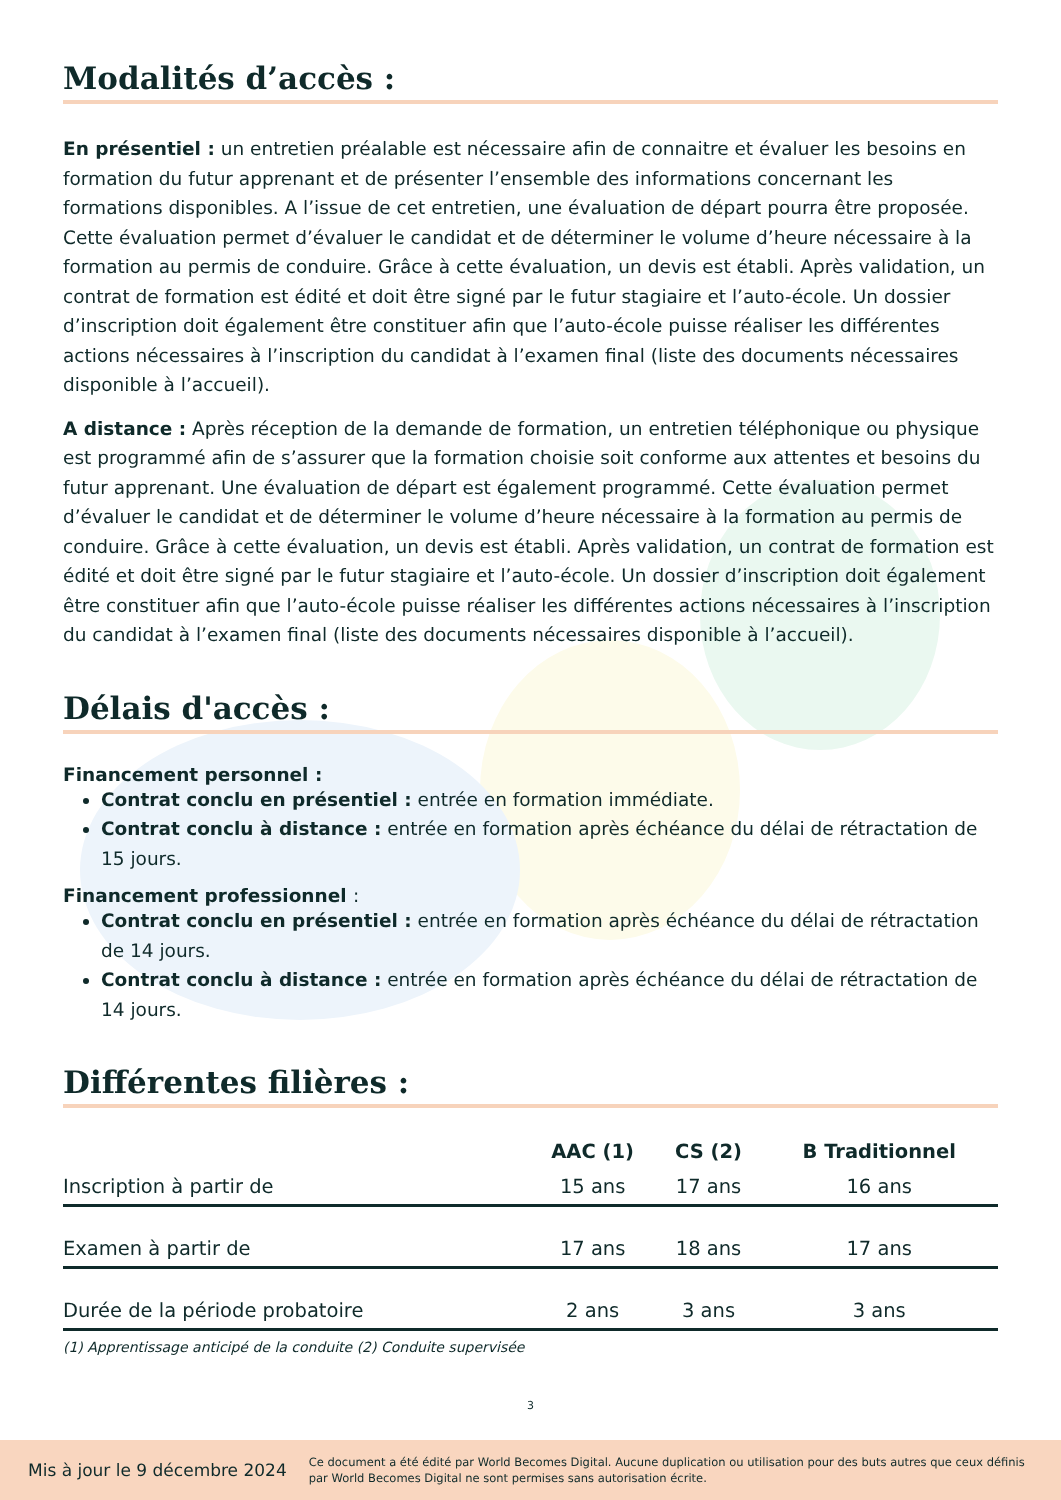Modalités d’accès :
En présentiel : un entretien préalable est nécessaire afin de connaitre et évaluer les besoins en formation du futur apprenant et de présenter l’ensemble des informations concernant les formations disponibles. A l’issue de cet entretien, une évaluation de départ pourra être proposée. Cette évaluation permet d’évaluer le candidat et de déterminer le volume d’heure nécessaire à la formation au permis de conduire. Grâce à cette évaluation, un devis est établi. Après validation, un contrat de formation est édité et doit être signé par le futur stagiaire et l’auto-école. Un dossier d’inscription doit également être constituer afin que l’auto-école puisse réaliser les différentes actions nécessaires à l’inscription du candidat à l’examen final (liste des documents nécessaires disponible à l’accueil).
A distance : Après réception de la demande de formation, un entretien téléphonique ou physique est programmé afin de s’assurer que la formation choisie soit conforme aux attentes et besoins du futur apprenant. Une évaluation de départ est également programmé. Cette évaluation permet d’évaluer le candidat et de déterminer le volume d’heure nécessaire à la formation au permis de conduire. Grâce à cette évaluation, un devis est établi. Après validation, un contrat de formation est édité et doit être signé par le futur stagiaire et l’auto-école. Un dossier d’inscription doit également être constituer afin que l’auto-école puisse réaliser les différentes actions nécessaires à l’inscription du candidat à l’examen final (liste des documents nécessaires disponible à l’accueil).
Délais d'accès :
Financement personnel :
Contrat conclu en présentiel : entrée en formation immédiate.
Contrat conclu à distance : entrée en formation après échéance du délai de rétractation de 15 jours.
Financement professionnel :
Contrat conclu en présentiel : entrée en formation après échéance du délai de rétractation de 14 jours.
Contrat conclu à distance : entrée en formation après échéance du délai de rétractation de 14 jours.
Différentes filières :
| | AAC (1) | CS (2) | B Traditionnel |
| --- | --- | --- | --- |
| Inscription à partir de | 15 ans | 17 ans | 16 ans |
| Examen à partir de | 17 ans | 18 ans | 17 ans |
| Durée de la période probatoire | 2 ans | 3 ans | 3 ans |
(1) Apprentissage anticipé de la conduite (2) Conduite supervisée
3
Mis à jour le 9 décembre 2024
Ce document a été édité par World Becomes Digital. Aucune duplication ou utilisation pour des buts autres que ceux définis par World Becomes Digital ne sont permises sans autorisation écrite.